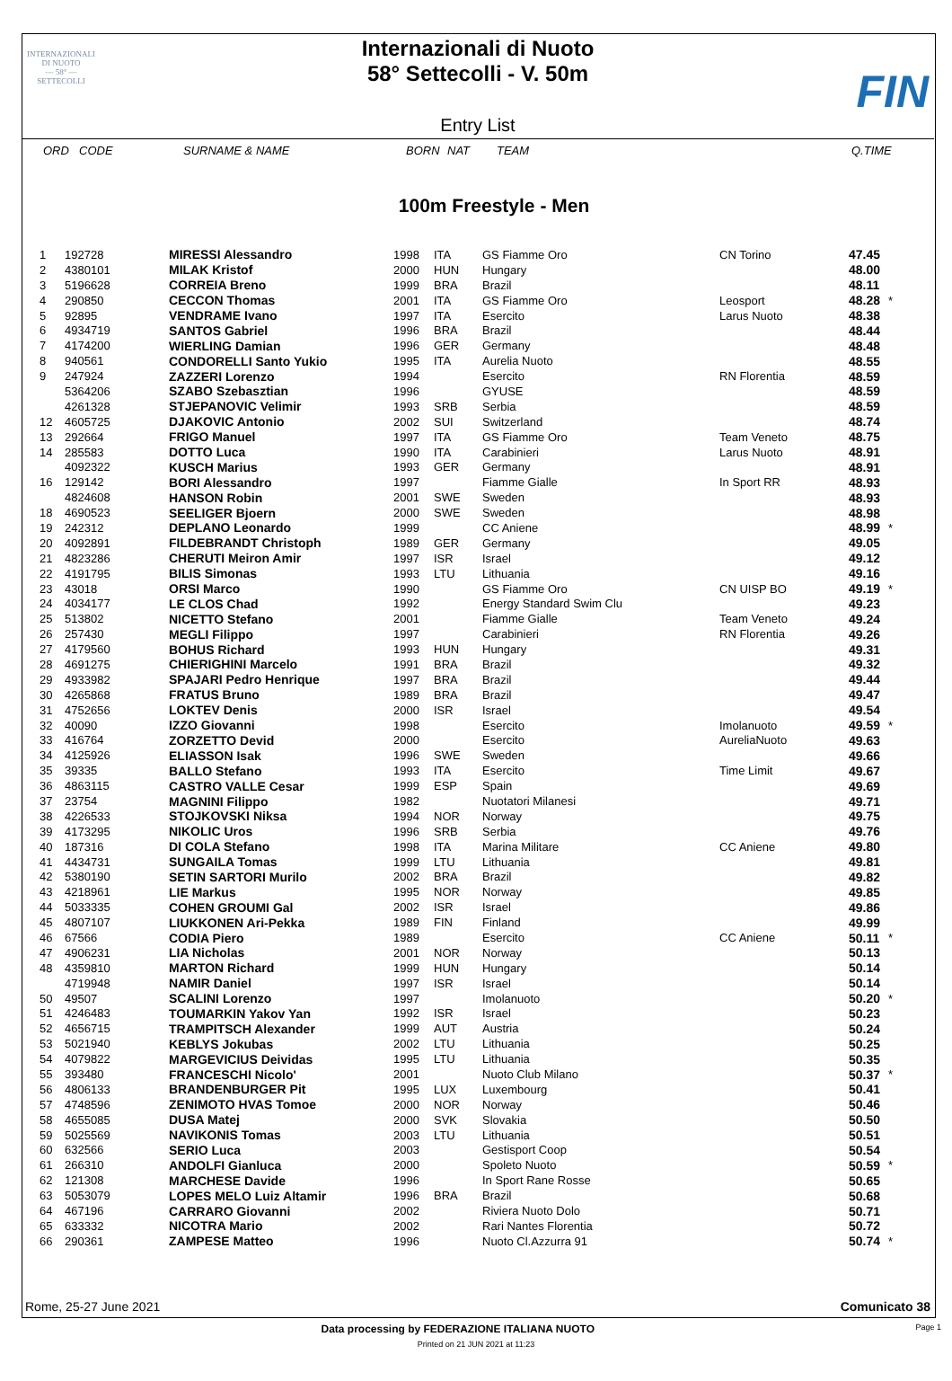INTERNAZIONALI
DI NUOTO
— 58° —
SETTECOLLI
FIN
Internazionali di Nuoto
58° Settecolli - V. 50m
Entry List
ORD CODE SURNAME & NAME BORN NAT TEAM Q.TIME
100m Freestyle - Men
| 1 | 192728 | MIRESSI Alessandro | 1998 | ITA | GS Fiamme Oro | CN Torino | 47.45 | |
| 2 | 4380101 | MILAK Kristof | 2000 | HUN | Hungary | | 48.00 | |
| 3 | 5196628 | CORREIA Breno | 1999 | BRA | Brazil | | 48.11 | |
| 4 | 290850 | CECCON Thomas | 2001 | ITA | GS Fiamme Oro | Leosport | 48.28 | * |
| 5 | 92895 | VENDRAME Ivano | 1997 | ITA | Esercito | Larus Nuoto | 48.38 | |
| 6 | 4934719 | SANTOS Gabriel | 1996 | BRA | Brazil | | 48.44 | |
| 7 | 4174200 | WIERLING Damian | 1996 | GER | Germany | | 48.48 | |
| 8 | 940561 | CONDORELLI Santo Yukio | 1995 | ITA | Aurelia Nuoto | | 48.55 | |
| 9 | 247924 | ZAZZERI Lorenzo | 1994 | | Esercito | RN Florentia | 48.59 | |
| | 5364206 | SZABO Szebasztian | 1996 | | GYUSE | | 48.59 | |
| | 4261328 | STJEPANOVIC Velimir | 1993 | SRB | Serbia | | 48.59 | |
| 12 | 4605725 | DJAKOVIC Antonio | 2002 | SUI | Switzerland | | 48.74 | |
| 13 | 292664 | FRIGO Manuel | 1997 | ITA | GS Fiamme Oro | Team Veneto | 48.75 | |
| 14 | 285583 | DOTTO Luca | 1990 | ITA | Carabinieri | Larus Nuoto | 48.91 | |
| | 4092322 | KUSCH Marius | 1993 | GER | Germany | | 48.91 | |
| 16 | 129142 | BORI Alessandro | 1997 | | Fiamme Gialle | In Sport RR | 48.93 | |
| | 4824608 | HANSON Robin | 2001 | SWE | Sweden | | 48.93 | |
| 18 | 4690523 | SEELIGER Bjoern | 2000 | SWE | Sweden | | 48.98 | |
| 19 | 242312 | DEPLANO Leonardo | 1999 | | CC Aniene | | 48.99 | * |
| 20 | 4092891 | FILDEBRANDT Christoph | 1989 | GER | Germany | | 49.05 | |
| 21 | 4823286 | CHERUTI Meiron Amir | 1997 | ISR | Israel | | 49.12 | |
| 22 | 4191795 | BILIS Simonas | 1993 | LTU | Lithuania | | 49.16 | |
| 23 | 43018 | ORSI Marco | 1990 | | GS Fiamme Oro | CN UISP BO | 49.19 | * |
| 24 | 4034177 | LE CLOS Chad | 1992 | | Energy Standard Swim Clu | | 49.23 | |
| 25 | 513802 | NICETTO Stefano | 2001 | | Fiamme Gialle | Team Veneto | 49.24 | |
| 26 | 257430 | MEGLI Filippo | 1997 | | Carabinieri | RN Florentia | 49.26 | |
| 27 | 4179560 | BOHUS Richard | 1993 | HUN | Hungary | | 49.31 | |
| 28 | 4691275 | CHIERIGHINI Marcelo | 1991 | BRA | Brazil | | 49.32 | |
| 29 | 4933982 | SPAJARI Pedro Henrique | 1997 | BRA | Brazil | | 49.44 | |
| 30 | 4265868 | FRATUS Bruno | 1989 | BRA | Brazil | | 49.47 | |
| 31 | 4752656 | LOKTEV Denis | 2000 | ISR | Israel | | 49.54 | |
| 32 | 40090 | IZZO Giovanni | 1998 | | Esercito | Imolanuoto | 49.59 | * |
| 33 | 416764 | ZORZETTO Devid | 2000 | | Esercito | AureliaNuoto | 49.63 | |
| 34 | 4125926 | ELIASSON Isak | 1996 | SWE | Sweden | | 49.66 | |
| 35 | 39335 | BALLO Stefano | 1993 | ITA | Esercito | Time Limit | 49.67 | |
| 36 | 4863115 | CASTRO VALLE Cesar | 1999 | ESP | Spain | | 49.69 | |
| 37 | 23754 | MAGNINI Filippo | 1982 | | Nuotatori Milanesi | | 49.71 | |
| 38 | 4226533 | STOJKOVSKI Niksa | 1994 | NOR | Norway | | 49.75 | |
| 39 | 4173295 | NIKOLIC Uros | 1996 | SRB | Serbia | | 49.76 | |
| 40 | 187316 | DI COLA Stefano | 1998 | ITA | Marina Militare | CC Aniene | 49.80 | |
| 41 | 4434731 | SUNGAILA Tomas | 1999 | LTU | Lithuania | | 49.81 | |
| 42 | 5380190 | SETIN SARTORI Murilo | 2002 | BRA | Brazil | | 49.82 | |
| 43 | 4218961 | LIE Markus | 1995 | NOR | Norway | | 49.85 | |
| 44 | 5033335 | COHEN GROUMI Gal | 2002 | ISR | Israel | | 49.86 | |
| 45 | 4807107 | LIUKKONEN Ari-Pekka | 1989 | FIN | Finland | | 49.99 | |
| 46 | 67566 | CODIA Piero | 1989 | | Esercito | CC Aniene | 50.11 | * |
| 47 | 4906231 | LIA Nicholas | 2001 | NOR | Norway | | 50.13 | |
| 48 | 4359810 | MARTON Richard | 1999 | HUN | Hungary | | 50.14 | |
| | 4719948 | NAMIR Daniel | 1997 | ISR | Israel | | 50.14 | |
| 50 | 49507 | SCALINI Lorenzo | 1997 | | Imolanuoto | | 50.20 | * |
| 51 | 4246483 | TOUMARKIN Yakov Yan | 1992 | ISR | Israel | | 50.23 | |
| 52 | 4656715 | TRAMPITSCH Alexander | 1999 | AUT | Austria | | 50.24 | |
| 53 | 5021940 | KEBLYS Jokubas | 2002 | LTU | Lithuania | | 50.25 | |
| 54 | 4079822 | MARGEVICIUS Deividas | 1995 | LTU | Lithuania | | 50.35 | |
| 55 | 393480 | FRANCESCHI Nicolo' | 2001 | | Nuoto Club Milano | | 50.37 | * |
| 56 | 4806133 | BRANDENBURGER Pit | 1995 | LUX | Luxembourg | | 50.41 | |
| 57 | 4748596 | ZENIMOTO HVAS Tomoe | 2000 | NOR | Norway | | 50.46 | |
| 58 | 4655085 | DUSA Matej | 2000 | SVK | Slovakia | | 50.50 | |
| 59 | 5025569 | NAVIKONIS Tomas | 2003 | LTU | Lithuania | | 50.51 | |
| 60 | 632566 | SERIO Luca | 2003 | | Gestisport Coop | | 50.54 | |
| 61 | 266310 | ANDOLFI Gianluca | 2000 | | Spoleto Nuoto | | 50.59 | * |
| 62 | 121308 | MARCHESE Davide | 1996 | | In Sport Rane Rosse | | 50.65 | |
| 63 | 5053079 | LOPES MELO Luiz Altamir | 1996 | BRA | Brazil | | 50.68 | |
| 64 | 467196 | CARRARO Giovanni | 2002 | | Riviera Nuoto Dolo | | 50.71 | |
| 65 | 633332 | NICOTRA Mario | 2002 | | Rari Nantes Florentia | | 50.72 | |
| 66 | 290361 | ZAMPESE Matteo | 1996 | | Nuoto Cl.Azzurra 91 | | 50.74 | * |
Rome, 25-27 June 2021 Comunicato 38
Data processing by FEDERAZIONE ITALIANA NUOTO Page 1
Printed on 21 JUN 2021 at 11:23